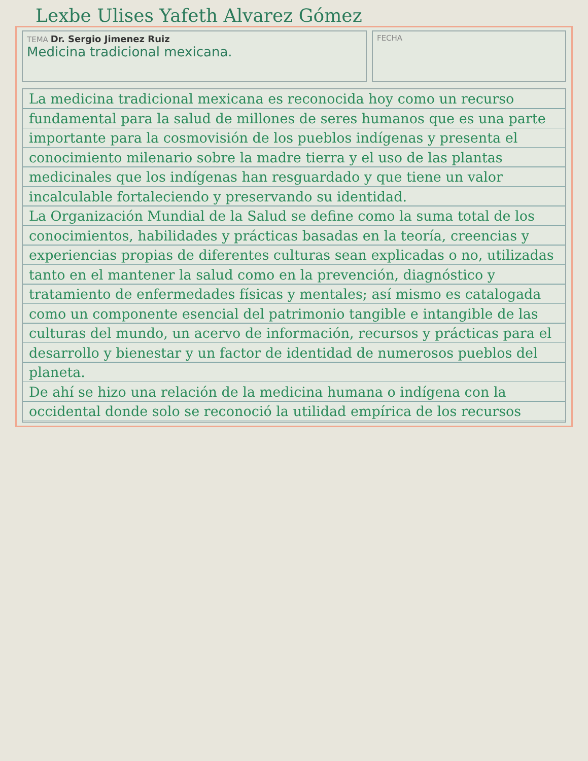Lexbe Ulises Yafeth Alvarez Gómez
TEMA Dr. Sergio Jimenez Ruiz
Medicina tradicional mexicana.
FECHA
La medicina tradicional mexicana es reconocida hoy como un recurso fundamental para la salud de millones de seres humanos que es una parte importante para la cosmovisión de los pueblos indígenas y presenta el conocimiento milenario sobre la madre tierra y el uso de las plantas medicinales que los indígenas han resguardado y que tiene un valor incalculable fortaleciendo y preservando su identidad.
La Organización Mundial de la Salud se define como la suma total de los conocimientos, habilidades y prácticas basadas en la teoría, creencias y experiencias propias de diferentes culturas sean explicadas o no, utilizadas tanto en el mantener la salud como en la prevención, diagnóstico y tratamiento de enfermedades físicas y mentales; así mismo es catalogada como un componente esencial del patrimonio tangible e intangible de las culturas del mundo, un acervo de información, recursos y prácticas para el desarrollo y bienestar y un factor de identidad de numerosos pueblos del planeta.
De ahí se hizo una relación de la medicina humana o indígena con la occidental donde solo se reconoció la utilidad empírica de los recursos